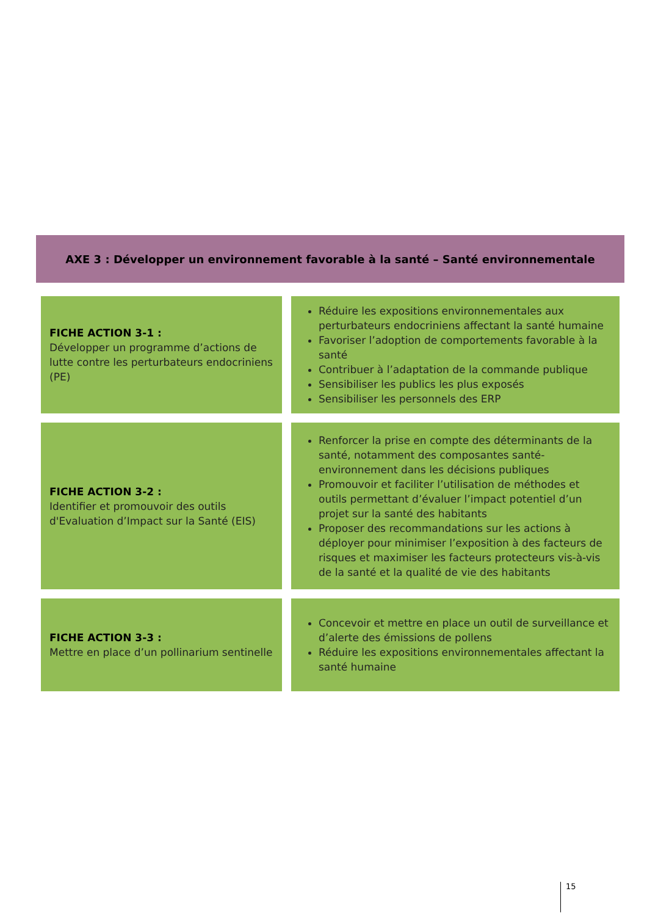AXE 3 : Développer un environnement favorable à la santé – Santé environnementale
| FICHE ACTION 3-1 : Développer un programme d’actions de lutte contre les perturbateurs endocriniens (PE) | Réduire les expositions environnementales aux perturbateurs endocriniens affectant la santé humaine Favoriser l’adoption de comportements favorable à la santé Contribuer à l’adaptation de la commande publique Sensibiliser les publics les plus exposés Sensibiliser les personnels des ERP |
| FICHE ACTION 3-2 : Identifier et promouvoir des outils d'Evaluation d’Impact sur la Santé (EIS) | Renforcer la prise en compte des déterminants de la santé, notamment des composantes santé-environnement dans les décisions publiques Promouvoir et faciliter l’utilisation de méthodes et outils permettant d’évaluer l’impact potentiel d’un projet sur la santé des habitants Proposer des recommandations sur les actions à déployer pour minimiser l’exposition à des facteurs de risques et maximiser les facteurs protecteurs vis-à-vis de la santé et la qualité de vie des habitants |
| FICHE ACTION 3-3 : Mettre en place d’un pollinarium sentinelle | Concevoir et mettre en place un outil de surveillance et d’alerte des émissions de pollens Réduire les expositions environnementales affectant la santé humaine |
15